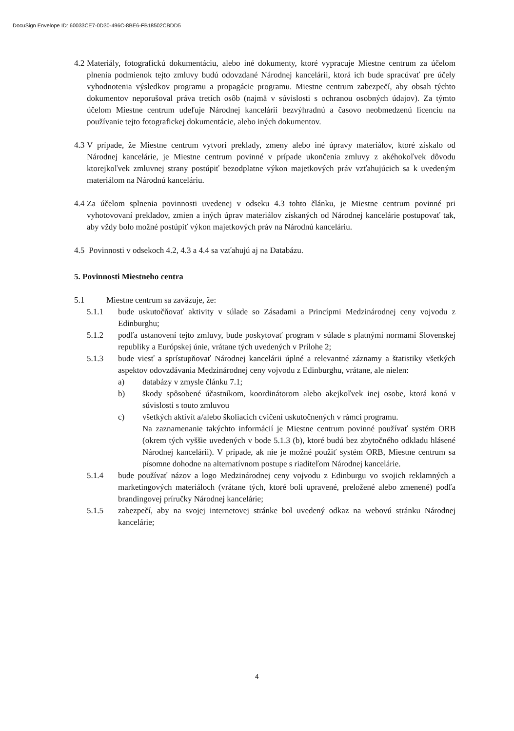DocuSign Envelope ID: 60033CE7-0D30-496C-8BE6-FB18502CBDD5
4.2 Materiály, fotografickú dokumentáciu, alebo iné dokumenty, ktoré vypracuje Miestne centrum za účelom plnenia podmienok tejto zmluvy budú odovzdané Národnej kancelárii, ktorá ich bude spracúvať pre účely vyhodnotenia výsledkov programu a propagácie programu. Miestne centrum zabezpečí, aby obsah týchto dokumentov neporušoval práva tretích osôb (najmä v súvislosti s ochranou osobných údajov). Za týmto účelom Miestne centrum udeľuje Národnej kancelárii bezvýhradnú a časovo neobmedzenú licenciu na používanie tejto fotografickej dokumentácie, alebo iných dokumentov.
4.3 V prípade, že Miestne centrum vytvorí preklady, zmeny alebo iné úpravy materiálov, ktoré získalo od Národnej kancelárie, je Miestne centrum povinné v prípade ukončenia zmluvy z akéhokoľvek dôvodu ktorejkoľvek zmluvnej strany postúpiť bezodplatne výkon majetkových práv vzťahujúcich sa k uvedeným materiálom na Národnú kanceláriu.
4.4 Za účelom splnenia povinnosti uvedenej v odseku 4.3 tohto článku, je Miestne centrum povinné pri vyhotovovaní prekladov, zmien a iných úprav materiálov získaných od Národnej kancelárie postupovať tak, aby vždy bolo možné postúpiť výkon majetkových práv na Národnú kanceláriu.
4.5 Povinnosti v odsekoch 4.2, 4.3 a 4.4 sa vzťahujú aj na Databázu.
5. Povinnosti Miestneho centra
5.1 Miestne centrum sa zaväzuje, že:
5.1.1 bude uskutočňovať aktivity v súlade so Zásadami a Princípmi Medzinárodnej ceny vojvodu z Edinburghu;
5.1.2 podľa ustanovení tejto zmluvy, bude poskytovať program v súlade s platnými normami Slovenskej republiky a Európskej únie, vrátane tých uvedených v Prílohe 2;
5.1.3 bude viesť a sprístupňovať Národnej kancelárii úplné a relevantné záznamy a štatistiky všetkých aspektov odovzdávania Medzinárodnej ceny vojvodu z Edinburghu, vrátane, ale nielen:
a) databázy v zmysle článku 7.1;
b) škody spôsobené účastníkom, koordinátorom alebo akejkoľvek inej osobe, ktorá koná v súvislosti s touto zmluvou
c) všetkých aktivít a/alebo školiacich cvičení uskutočnených v rámci programu.
Na zaznamenanie takýchto informácií je Miestne centrum povinné používať systém ORB (okrem tých vyššie uvedených v bode 5.1.3 (b), ktoré budú bez zbytočného odkladu hlásené Národnej kancelárii). V prípade, ak nie je možné použiť systém ORB, Miestne centrum sa písomne dohodne na alternatívnom postupe s riaditeľom Národnej kancelárie.
5.1.4 bude používať názov a logo Medzinárodnej ceny vojvodu z Edinburgu vo svojich reklamných a marketingových materiáloch (vrátane tých, ktoré boli upravené, preložené alebo zmenené) podľa brandingovej príručky Národnej kancelárie;
5.1.5 zabezpečí, aby na svojej internetovej stránke bol uvedený odkaz na webovú stránku Národnej kancelárie;
4